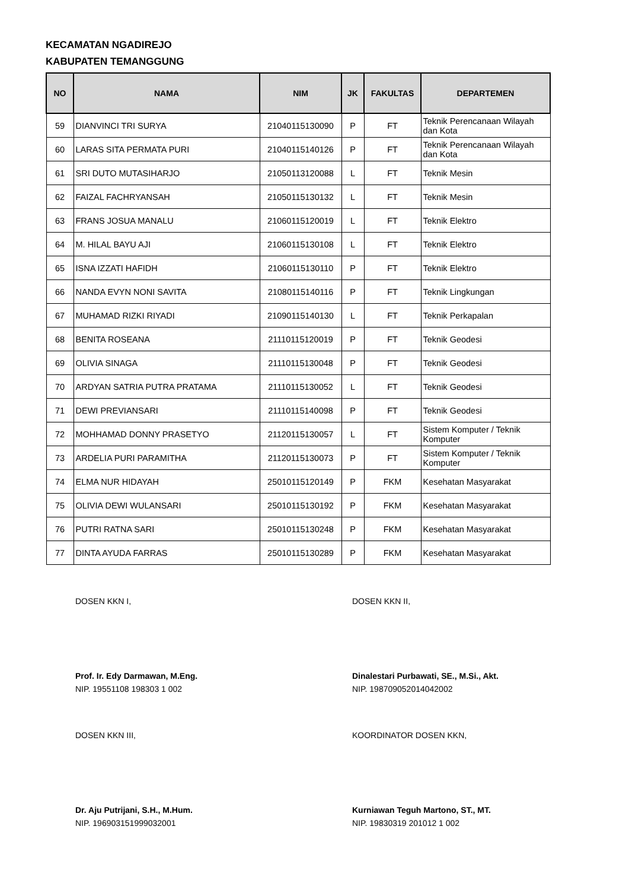KECAMATAN NGADIREJO
KABUPATEN TEMANGGUNG
| NO | NAMA | NIM | JK | FAKULTAS | DEPARTEMEN |
| --- | --- | --- | --- | --- | --- |
| 59 | DIANVINCI TRI SURYA | 21040115130090 | P | FT | Teknik Perencanaan Wilayah dan Kota |
| 60 | LARAS SITA PERMATA PURI | 21040115140126 | P | FT | Teknik Perencanaan Wilayah dan Kota |
| 61 | SRI DUTO MUTASIHARJO | 21050113120088 | L | FT | Teknik Mesin |
| 62 | FAIZAL FACHRYANSAH | 21050115130132 | L | FT | Teknik Mesin |
| 63 | FRANS JOSUA MANALU | 21060115120019 | L | FT | Teknik Elektro |
| 64 | M. HILAL BAYU AJI | 21060115130108 | L | FT | Teknik Elektro |
| 65 | ISNA IZZATI HAFIDH | 21060115130110 | P | FT | Teknik Elektro |
| 66 | NANDA EVYN NONI SAVITA | 21080115140116 | P | FT | Teknik Lingkungan |
| 67 | MUHAMAD RIZKI RIYADI | 21090115140130 | L | FT | Teknik Perkapalan |
| 68 | BENITA ROSEANA | 21110115120019 | P | FT | Teknik Geodesi |
| 69 | OLIVIA SINAGA | 21110115130048 | P | FT | Teknik Geodesi |
| 70 | ARDYAN SATRIA PUTRA PRATAMA | 21110115130052 | L | FT | Teknik Geodesi |
| 71 | DEWI PREVIANSARI | 21110115140098 | P | FT | Teknik Geodesi |
| 72 | MOHHAMAD DONNY PRASETYO | 21120115130057 | L | FT | Sistem Komputer / Teknik Komputer |
| 73 | ARDELIA PURI PARAMITHA | 21120115130073 | P | FT | Sistem Komputer / Teknik Komputer |
| 74 | ELMA NUR HIDAYAH | 25010115120149 | P | FKM | Kesehatan Masyarakat |
| 75 | OLIVIA DEWI WULANSARI | 25010115130192 | P | FKM | Kesehatan Masyarakat |
| 76 | PUTRI RATNA SARI | 25010115130248 | P | FKM | Kesehatan Masyarakat |
| 77 | DINTA AYUDA FARRAS | 25010115130289 | P | FKM | Kesehatan Masyarakat |
DOSEN KKN I,
Prof. Ir. Edy Darmawan, M.Eng.
NIP. 19551108 198303 1 002
DOSEN KKN II,
Dinalestari Purbawati, SE., M.Si., Akt.
NIP. 198709052014042002
DOSEN KKN III,
Dr. Aju Putrijani, S.H., M.Hum.
NIP. 196903151999032001
KOORDINATOR DOSEN KKN,
Kurniawan Teguh Martono, ST., MT.
NIP. 19830319 201012 1 002